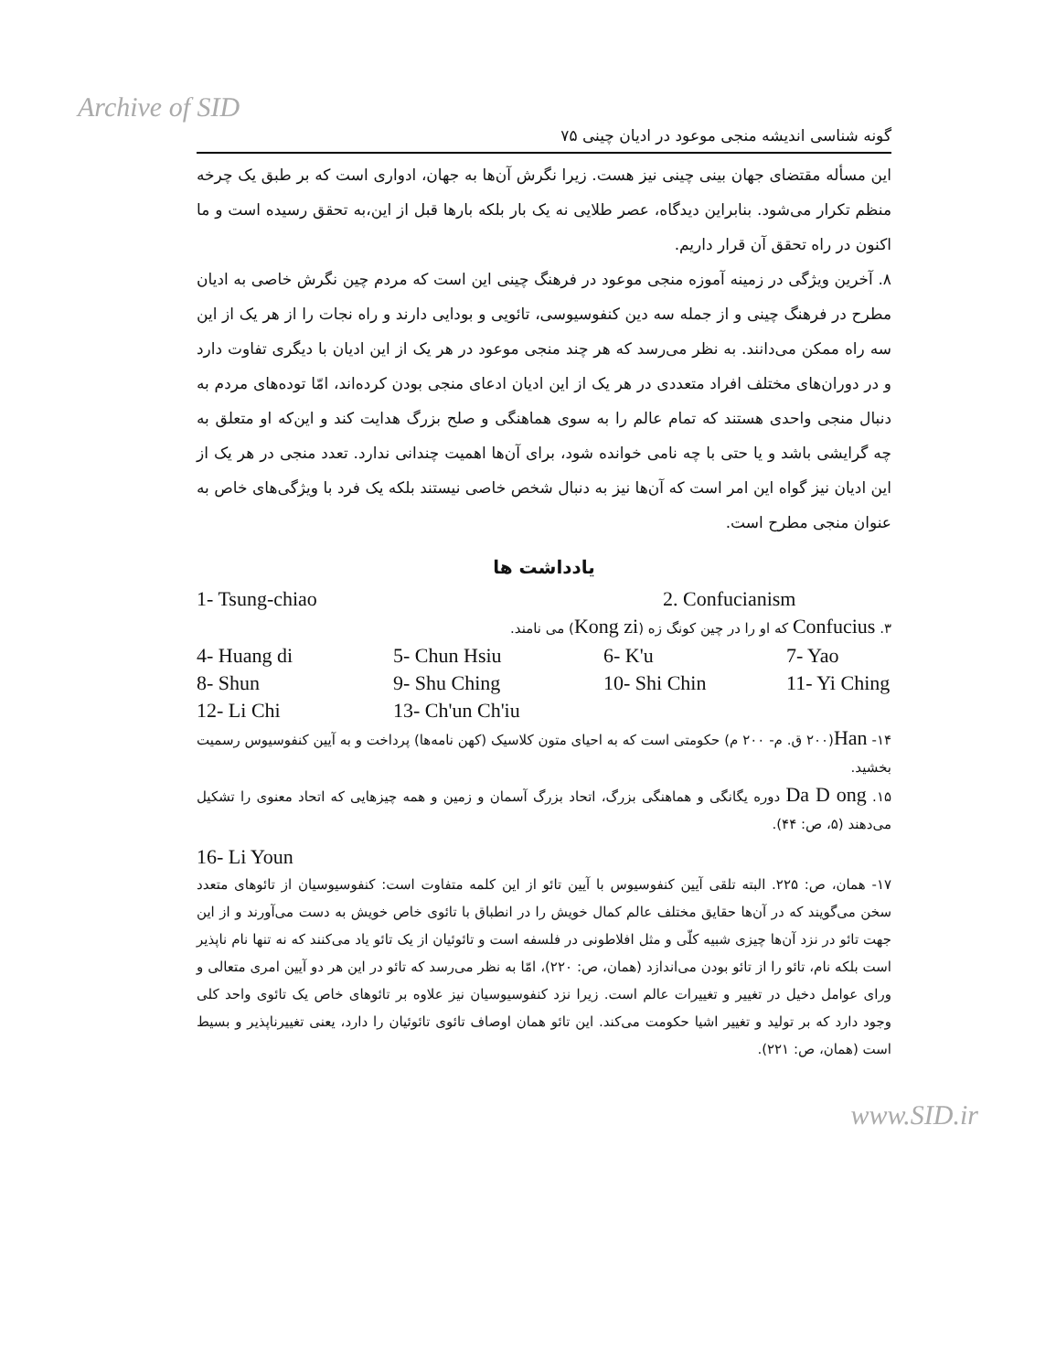Archive of SID
گونه شناسی اندیشه منجی موعود در ادیان چینی ۷۵
این مسأله مقتضای جهان بینی چینی نیز هست. زیرا نگرش آن‌ها به جهان، ادواری است که بر طبق یک چرخه منظم تکرار می‌شود. بنابراین دیدگاه، عصر طلایی نه یک بار بلکه بارها قبل از این،به تحقق رسیده است و ما اکنون در راه تحقق آن قرار داریم.
۸. آخرین ویژگی در زمینه آموزه منجی موعود در فرهنگ چینی این است که مردم چین نگرش خاصی به ادیان مطرح در فرهنگ چینی و از جمله سه دین کنفوسیوسی، تائویی و بودایی دارند و راه نجات را از هر یک از این سه راه ممکن می‌دانند. به نظر می‌رسد که هر چند منجی موعود در هر یک از این ادیان با دیگری تفاوت دارد و در دوران‌های مختلف افراد متعددی در هر یک از این ادیان ادعای منجی بودن کرده‌اند، امّا توده‌های مردم به دنبال منجی واحدی هستند که تمام عالم را به سوی هماهنگی و صلح بزرگ هدایت کند و این‌که او متعلق به چه گرایشی باشد و یا حتی با چه نامی خوانده شود، برای آن‌ها اهمیت چندانی ندارد. تعدد منجی در هر یک از این ادیان نیز گواه این امر است که آن‌ها نیز به دنبال شخص خاصی نیستند بلکه یک فرد با ویژگی‌های خاص به عنوان منجی مطرح است.
یادداشت ها
1- Tsung-chiao 2. Confucianism
۳. Confucius که او را در چین کونگ زه (Kong zi) می نامند.
4- Huang di 5- Chun Hsiu 6- K'u 7- Yao
8- Shun 9- Shu Ching 10- Shi Chin 11- Yi Ching
12- Li Chi 13- Ch'un Ch'iu
۱۴- Han(۲۰۰ ق. م- ۲۰۰ م) حکومتی است که به احیای متون کلاسیک (کهن نامه‌ها) پرداخت و به آیین کنفوسیوس رسمیت بخشید.
۱۵. Da D ong دوره یگانگی و هماهنگی بزرگ، اتحاد بزرگ آسمان و زمین و همه چیزهایی که اتحاد معنوی را تشکیل می‌دهند (۵، ص: ۴۴).
16- Li Youn
۱۷- همان، ص: ۲۲۵. البته تلقی آیین کنفوسیوس با آیین تائو از این کلمه متفاوت است: کنفوسیوسیان از تائوهای متعدد سخن می‌گویند که در آن‌ها حقایق مختلف عالم کمال خویش را در انطباق با تائوی خاص خویش به دست می‌آورند و از این جهت تائو در نزد آن‌ها چیزی شبیه کلّی و مثل افلاطونی در فلسفه است و تائوئیان از یک تائو یاد می‌کنند که نه تنها نام ناپذیر است بلکه نام، تائو را از تائو بودن می‌اندازد (همان، ص: ۲۲۰)، امّا به نظر می‌رسد که تائو در این هر دو آیین امری متعالی و ورای عوامل دخیل در تغییر و تغییرات عالم است. زیرا نزد کنفوسیوسیان نیز علاوه بر تائوهای خاص یک تائوی واحد کلی وجود دارد که بر تولید و تغییر اشیا حکومت می‌کند. این تائو همان اوصاف تائوی تائوئیان را دارد، یعنی تغییرناپذیر و بسیط است (همان، ص: ۲۲۱).
www.SID.ir